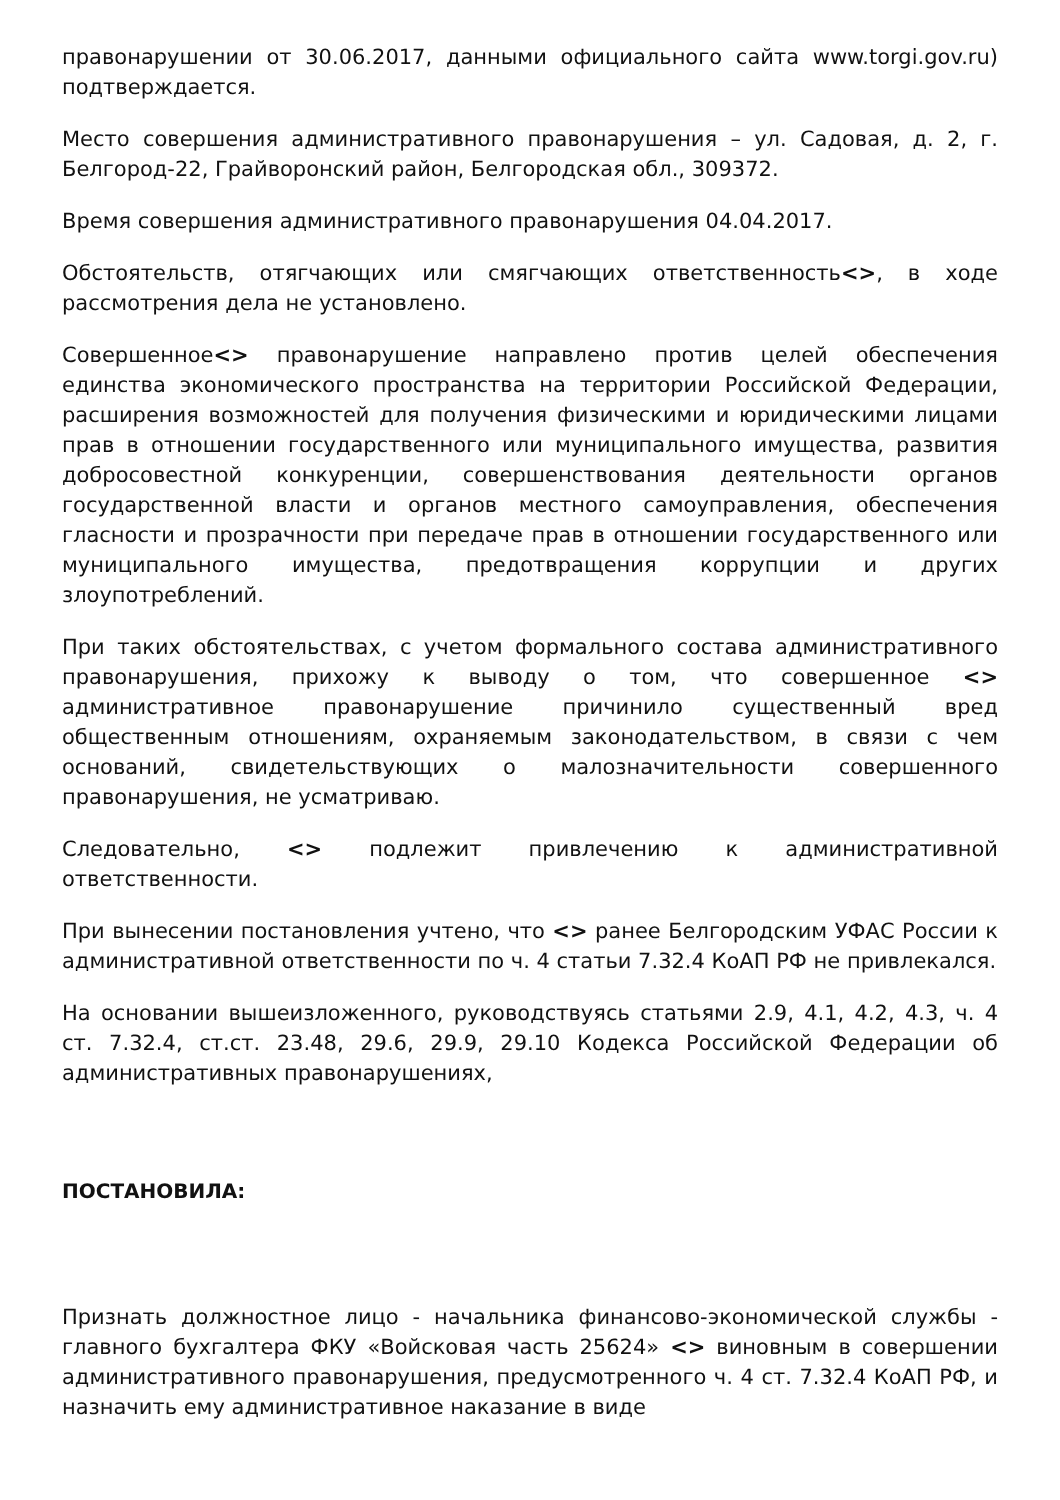правонарушении от 30.06.2017, данными официального сайта www.torgi.gov.ru) подтверждается.
Место совершения административного правонарушения – ул. Садовая, д. 2, г. Белгород-22, Грайворонский район, Белгородская обл., 309372.
Время совершения административного правонарушения 04.04.2017.
Обстоятельств, отягчающих или смягчающих ответственность<>, в ходе рассмотрения дела не установлено.
Совершенное<> правонарушение направлено против целей обеспечения единства экономического пространства на территории Российской Федерации, расширения возможностей для получения физическими и юридическими лицами прав в отношении государственного или муниципального имущества, развития добросовестной конкуренции, совершенствования деятельности органов государственной власти и органов местного самоуправления, обеспечения гласности и прозрачности при передаче прав в отношении государственного или муниципального имущества, предотвращения коррупции и других злоупотреблений.
При таких обстоятельствах, с учетом формального состава административного правонарушения, прихожу к выводу о том, что совершенное <> административное правонарушение причинило существенный вред общественным отношениям, охраняемым законодательством, в связи с чем оснований, свидетельствующих о малозначительности совершенного правонарушения, не усматриваю.
Следовательно, <> подлежит привлечению к административной ответственности.
При вынесении постановления учтено, что <> ранее Белгородским УФАС России к административной ответственности по ч. 4 статьи 7.32.4 КоАП РФ не привлекался.
На основании вышеизложенного, руководствуясь статьями 2.9, 4.1, 4.2, 4.3, ч. 4 ст. 7.32.4, ст.ст. 23.48, 29.6, 29.9, 29.10 Кодекса Российской Федерации об административных правонарушениях,
ПОСТАНОВИЛА:
Признать должностное лицо - начальника финансово-экономической службы - главного бухгалтера ФКУ «Войсковая часть 25624» <> виновным в совершении административного правонарушения, предусмотренного ч. 4 ст. 7.32.4 КоАП РФ, и назначить ему административное наказание в виде